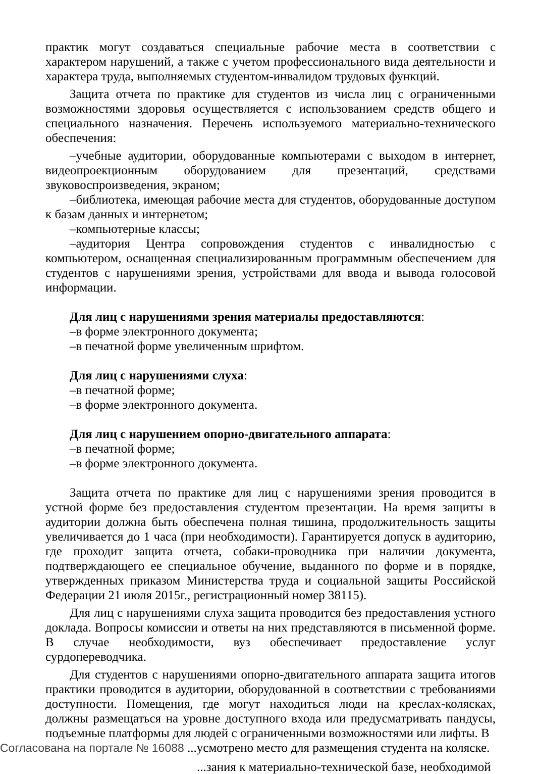практик могут создаваться специальные рабочие места в соответствии с характером нарушений, а также с учетом профессионального вида деятельности и характера труда, выполняемых студентом-инвалидом трудовых функций.
Защита отчета по практике для студентов из числа лиц с ограниченными возможностями здоровья осуществляется с использованием средств общего и специального назначения. Перечень используемого материально-технического обеспечения:
–учебные аудитории, оборудованные компьютерами с выходом в интернет, видеопроекционным оборудованием для презентаций, средствами звуковоспроизведения, экраном;
–библиотека, имеющая рабочие места для студентов, оборудованные доступом к базам данных и интернетом;
–компьютерные классы;
–аудитория Центра сопровождения студентов с инвалидностью с компьютером, оснащенная специализированным программным обеспечением для студентов с нарушениями зрения, устройствами для ввода и вывода голосовой информации.
Для лиц с нарушениями зрения материалы предоставляются:
–в форме электронного документа;
–в печатной форме увеличенным шрифтом.
Для лиц с нарушениями слуха:
–в печатной форме;
–в форме электронного документа.
Для лиц с нарушением опорно-двигательного аппарата:
–в печатной форме;
–в форме электронного документа.
Защита отчета по практике для лиц с нарушениями зрения проводится в устной форме без предоставления студентом презентации. На время защиты в аудитории должна быть обеспечена полная тишина, продолжительность защиты увеличивается до 1 часа (при необходимости). Гарантируется допуск в аудиторию, где проходит защита отчета, собаки-проводника при наличии документа, подтверждающего ее специальное обучение, выданного по форме и в порядке, утвержденных приказом Министерства труда и социальной защиты Российской Федерации 21 июля 2015г., регистрационный номер 38115).
Для лиц с нарушениями слуха защита проводится без предоставления устного доклада. Вопросы комиссии и ответы на них представляются в письменной форме. В случае необходимости, вуз обеспечивает предоставление услуг сурдопереводчика.
Для студентов с нарушениями опорно-двигательного аппарата защита итогов практики проводится в аудитории, оборудованной в соответствии с требованиями доступности. Помещения, где могут находиться люди на креслах-колясках, должны размещаться на уровне доступного входа или предусматривать пандусы, подъемные платформы для людей с ограниченными возможностями или лифты. В
Согласована на портале № 16088 ...усмотрено место для размещения студента на коляске.
...зания к материально-технической базе, необходимой